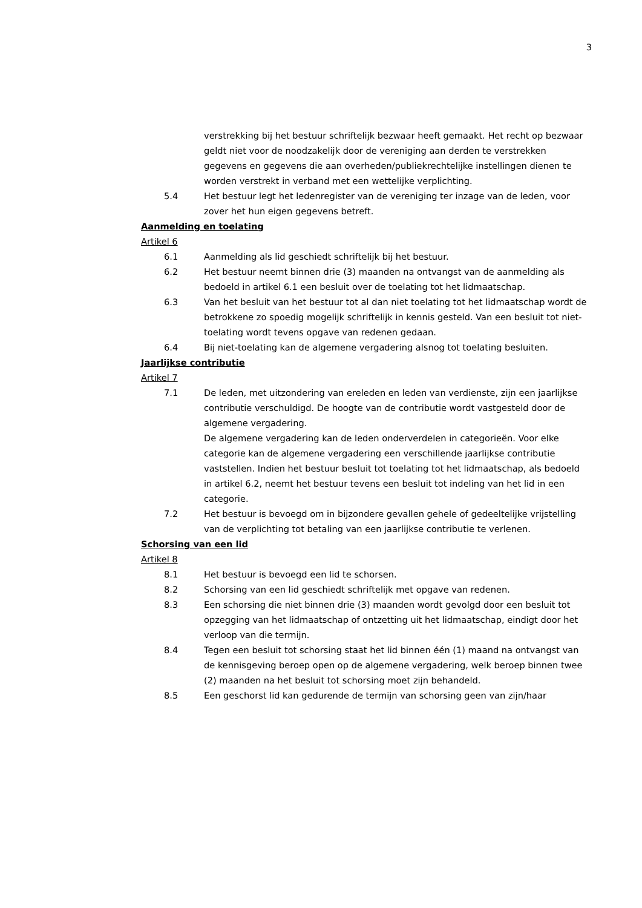3
verstrekking bij het bestuur schriftelijk bezwaar heeft gemaakt. Het recht op bezwaar geldt niet voor de noodzakelijk door de vereniging aan derden te verstrekken gegevens en gegevens die aan overheden/publiekrechtelijke instellingen dienen te worden verstrekt in verband met een wettelijke verplichting.
5.4 Het bestuur legt het ledenregister van de vereniging ter inzage van de leden, voor zover het hun eigen gegevens betreft.
Aanmelding en toelating
Artikel 6
6.1 Aanmelding als lid geschiedt schriftelijk bij het bestuur.
6.2 Het bestuur neemt binnen drie (3) maanden na ontvangst van de aanmelding als bedoeld in artikel 6.1 een besluit over de toelating tot het lidmaatschap.
6.3 Van het besluit van het bestuur tot al dan niet toelating tot het lidmaatschap wordt de betrokkene zo spoedig mogelijk schriftelijk in kennis gesteld. Van een besluit tot niet-toelating wordt tevens opgave van redenen gedaan.
6.4 Bij niet-toelating kan de algemene vergadering alsnog tot toelating besluiten.
Jaarlijkse contributie
Artikel 7
7.1 De leden, met uitzondering van ereleden en leden van verdienste, zijn een jaarlijkse contributie verschuldigd. De hoogte van de contributie wordt vastgesteld door de algemene vergadering.
De algemene vergadering kan de leden onderverdelen in categorieën. Voor elke categorie kan de algemene vergadering een verschillende jaarlijkse contributie vaststellen. Indien het bestuur besluit tot toelating tot het lidmaatschap, als bedoeld in artikel 6.2, neemt het bestuur tevens een besluit tot indeling van het lid in een categorie.
7.2 Het bestuur is bevoegd om in bijzondere gevallen gehele of gedeeltelijke vrijstelling van de verplichting tot betaling van een jaarlijkse contributie te verlenen.
Schorsing van een lid
Artikel 8
8.1 Het bestuur is bevoegd een lid te schorsen.
8.2 Schorsing van een lid geschiedt schriftelijk met opgave van redenen.
8.3 Een schorsing die niet binnen drie (3) maanden wordt gevolgd door een besluit tot opzegging van het lidmaatschap of ontzetting uit het lidmaatschap, eindigt door het verloop van die termijn.
8.4 Tegen een besluit tot schorsing staat het lid binnen één (1) maand na ontvangst van de kennisgeving beroep open op de algemene vergadering, welk beroep binnen twee (2) maanden na het besluit tot schorsing moet zijn behandeld.
8.5 Een geschorst lid kan gedurende de termijn van schorsing geen van zijn/haar